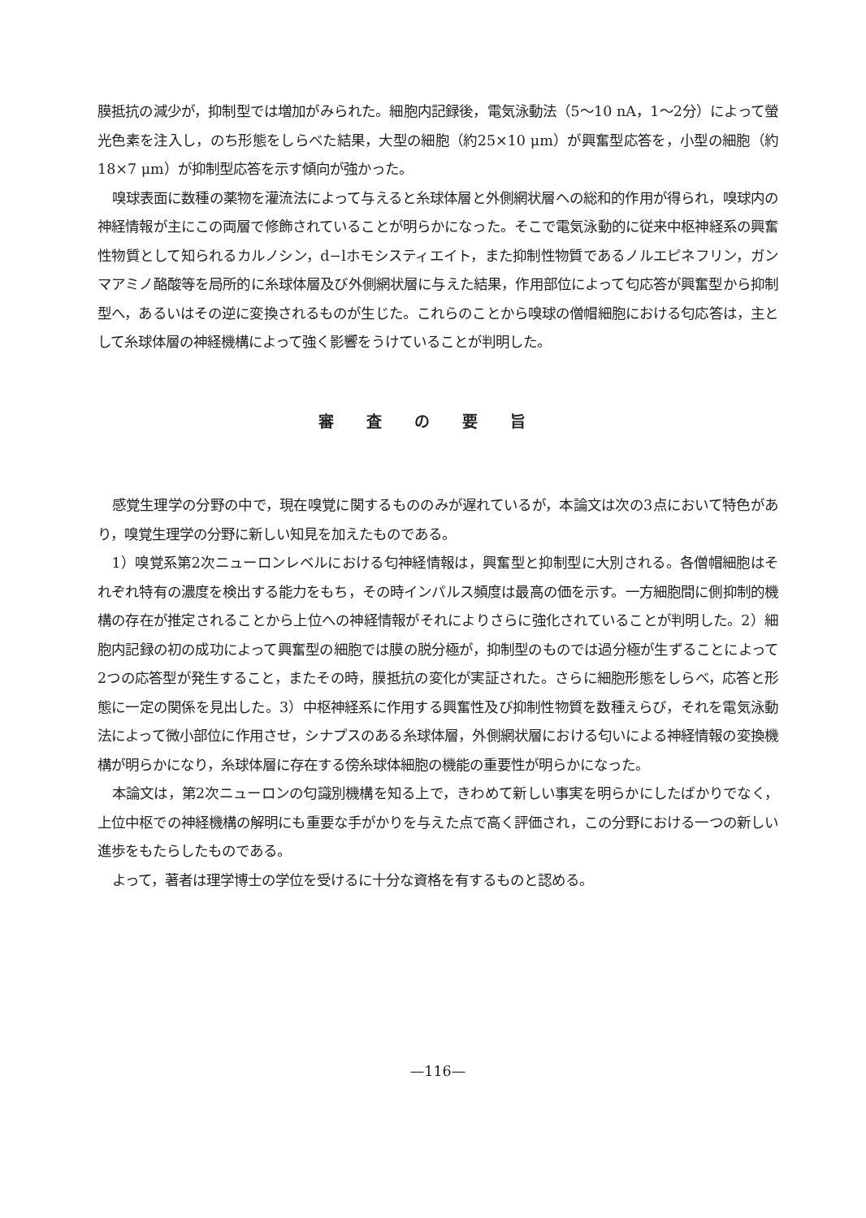膜抵抗の減少が，抑制型では増加がみられた。細胞内記録後，電気泳動法（5～10 nA，1～2分）によって螢光色素を注入し，のち形態をしらべた結果，大型の細胞（約25×10 μm）が興奮型応答を，小型の細胞（約18×7 μm）が抑制型応答を示す傾向が強かった。
嗅球表面に数種の薬物を灌流法によって与えると糸球体層と外側網状層への総和的作用が得られ，嗅球内の神経情報が主にこの両層で修飾されていることが明らかになった。そこで電気泳動的に従来中枢神経系の興奮性物質として知られるカルノシン，d−lホモシスティエイト，また抑制性物質であるノルエピネフリン，ガンマアミノ酪酸等を局所的に糸球体層及び外側網状層に与えた結果，作用部位によって匂応答が興奮型から抑制型へ，あるいはその逆に変換されるものが生じた。これらのことから嗅球の僧帽細胞における匂応答は，主として糸球体層の神経機構によって強く影響をうけていることが判明した。
審査の要旨
感覚生理学の分野の中で，現在嗅覚に関するもののみが遅れているが，本論文は次の3点において特色があり，嗅覚生理学の分野に新しい知見を加えたものである。
1）嗅覚系第2次ニューロンレベルにおける匂神経情報は，興奮型と抑制型に大別される。各僧帽細胞はそれぞれ特有の濃度を検出する能力をもち，その時インパルス頻度は最高の価を示す。一方細胞間に側抑制的機構の存在が推定されることから上位への神経情報がそれによりさらに強化されていることが判明した。2）細胞内記録の初の成功によって興奮型の細胞では膜の脱分極が，抑制型のものでは過分極が生ずることによって2つの応答型が発生すること，またその時，膜抵抗の変化が実証された。さらに細胞形態をしらべ，応答と形態に一定の関係を見出した。3）中枢神経系に作用する興奮性及び抑制性物質を数種えらび，それを電気泳動法によって微小部位に作用させ，シナプスのある糸球体層，外側網状層における匂いによる神経情報の変換機構が明らかになり，糸球体層に存在する傍糸球体細胞の機能の重要性が明らかになった。
本論文は，第2次ニューロンの匂識別機構を知る上で，きわめて新しい事実を明らかにしたばかりでなく，上位中枢での神経機構の解明にも重要な手がかりを与えた点で高く評価され，この分野における一つの新しい進歩をもたらしたものである。
よって，著者は理学博士の学位を受けるに十分な資格を有するものと認める。
—116—